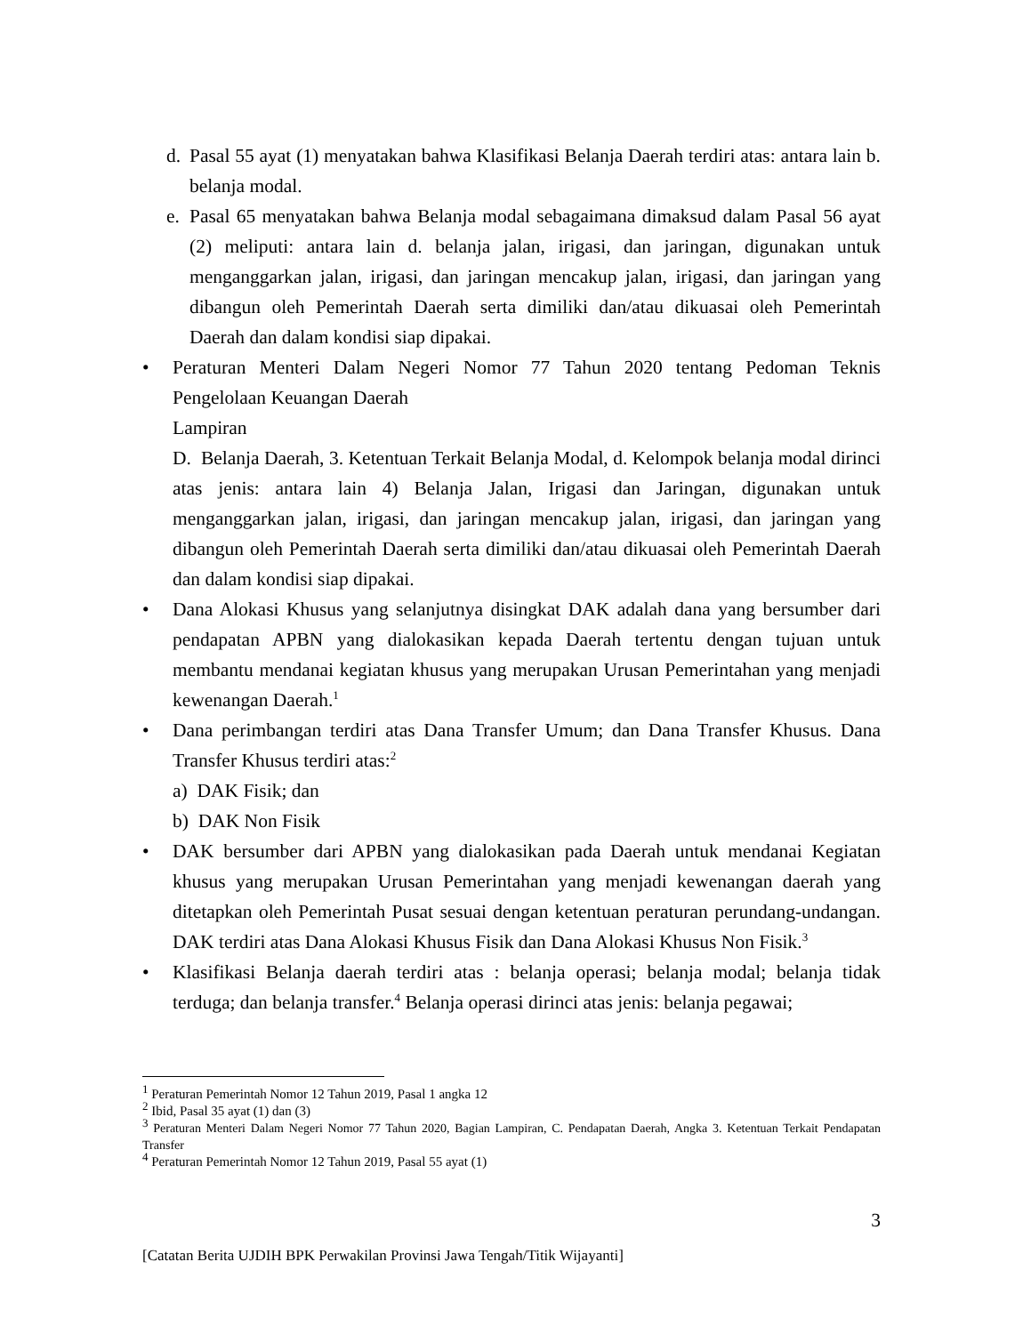d. Pasal 55 ayat (1) menyatakan bahwa Klasifikasi Belanja Daerah terdiri atas: antara lain b. belanja modal.
e. Pasal 65 menyatakan bahwa Belanja modal sebagaimana dimaksud dalam Pasal 56 ayat (2) meliputi: antara lain d. belanja jalan, irigasi, dan jaringan, digunakan untuk menganggarkan jalan, irigasi, dan jaringan mencakup jalan, irigasi, dan jaringan yang dibangun oleh Pemerintah Daerah serta dimiliki dan/atau dikuasai oleh Pemerintah Daerah dan dalam kondisi siap dipakai.
• Peraturan Menteri Dalam Negeri Nomor 77 Tahun 2020 tentang Pedoman Teknis Pengelolaan Keuangan Daerah
Lampiran
D. Belanja Daerah, 3. Ketentuan Terkait Belanja Modal, d. Kelompok belanja modal dirinci atas jenis: antara lain 4) Belanja Jalan, Irigasi dan Jaringan, digunakan untuk menganggarkan jalan, irigasi, dan jaringan mencakup jalan, irigasi, dan jaringan yang dibangun oleh Pemerintah Daerah serta dimiliki dan/atau dikuasai oleh Pemerintah Daerah dan dalam kondisi siap dipakai.
• Dana Alokasi Khusus yang selanjutnya disingkat DAK adalah dana yang bersumber dari pendapatan APBN yang dialokasikan kepada Daerah tertentu dengan tujuan untuk membantu mendanai kegiatan khusus yang merupakan Urusan Pemerintahan yang menjadi kewenangan Daerah.<sup>1</sup>
• Dana perimbangan terdiri atas Dana Transfer Umum; dan Dana Transfer Khusus. Dana Transfer Khusus terdiri atas:<sup>2</sup>
a) DAK Fisik; dan
b) DAK Non Fisik
• DAK bersumber dari APBN yang dialokasikan pada Daerah untuk mendanai Kegiatan khusus yang merupakan Urusan Pemerintahan yang menjadi kewenangan daerah yang ditetapkan oleh Pemerintah Pusat sesuai dengan ketentuan peraturan perundang-undangan. DAK terdiri atas Dana Alokasi Khusus Fisik dan Dana Alokasi Khusus Non Fisik.<sup>3</sup>
• Klasifikasi Belanja daerah terdiri atas : belanja operasi; belanja modal; belanja tidak terduga; dan belanja transfer.<sup>4</sup> Belanja operasi dirinci atas jenis: belanja pegawai;
<sup>1</sup> Peraturan Pemerintah Nomor 12 Tahun 2019, Pasal 1 angka 12
<sup>2</sup> Ibid, Pasal 35 ayat (1) dan (3)
<sup>3</sup> Peraturan Menteri Dalam Negeri Nomor 77 Tahun 2020, Bagian Lampiran, C. Pendapatan Daerah, Angka 3. Ketentuan Terkait Pendapatan Transfer
<sup>4</sup> Peraturan Pemerintah Nomor 12 Tahun 2019, Pasal 55 ayat (1)
3
[Catatan Berita UJDIH BPK Perwakilan Provinsi Jawa Tengah/Titik Wijayanti]